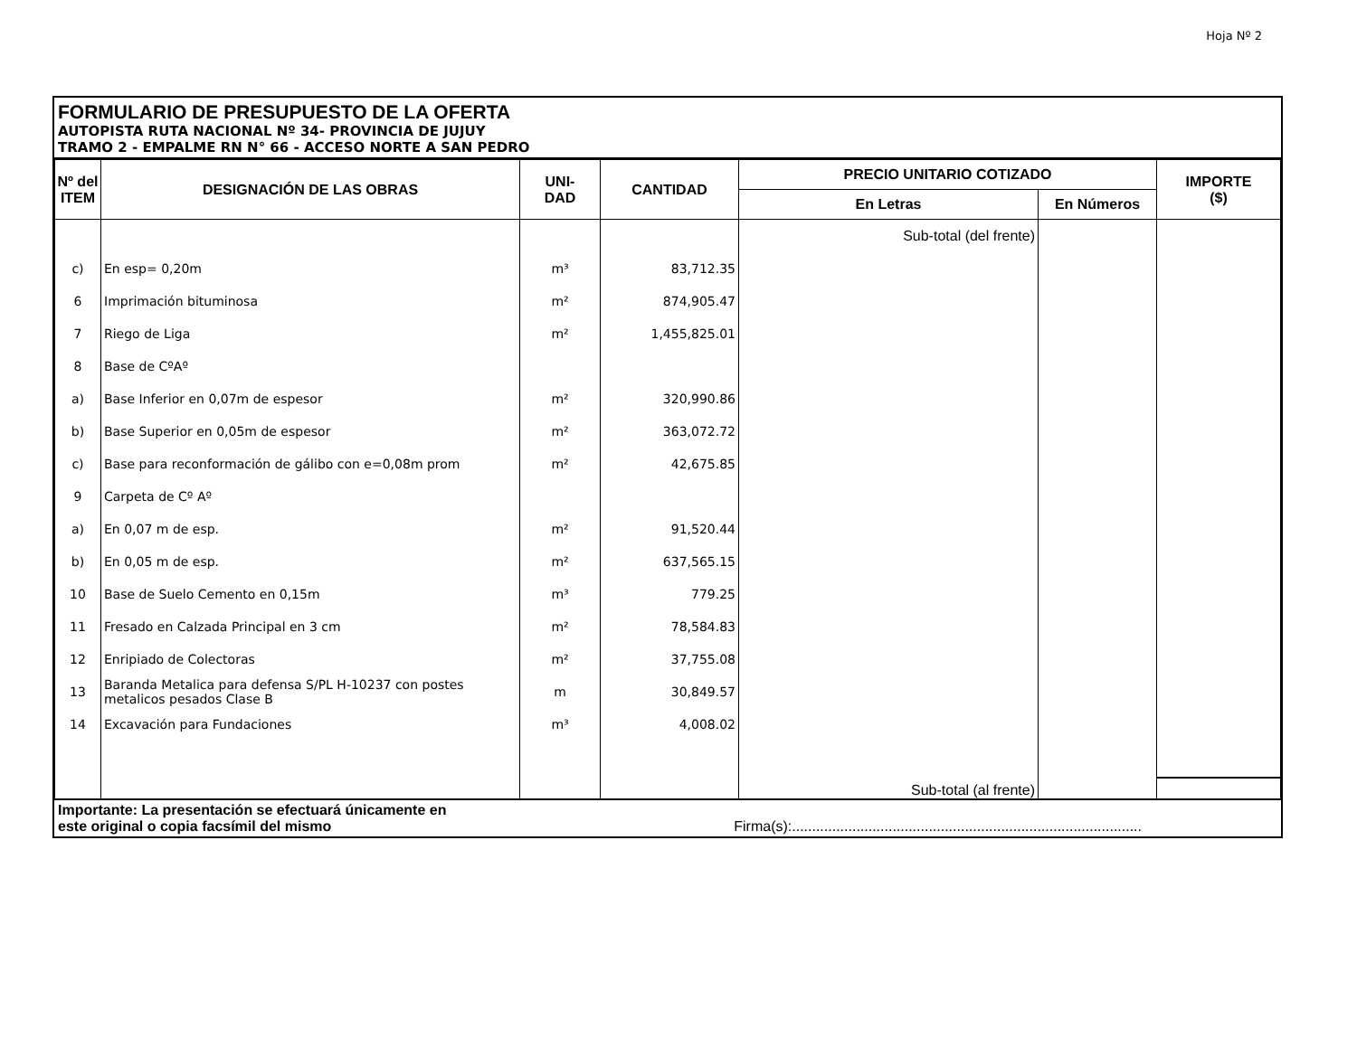Hoja Nº 2
FORMULARIO DE PRESUPUESTO DE LA OFERTA
AUTOPISTA RUTA NACIONAL Nº 34- PROVINCIA DE JUJUY
TRAMO 2 - EMPALME RN N° 66 - ACCESO NORTE A SAN PEDRO
| Nº del ITEM | DESIGNACIÓN DE LAS OBRAS | UNI- DAD | CANTIDAD | PRECIO UNITARIO COTIZADO | | IMPORTE ($) |
| --- | --- | --- | --- | --- | --- | --- |
| | | | | En Letras | En Números | |
| | | | | Sub-total (del frente) | | |
| c) | En esp= 0,20m | m³ | 83,712.35 | | | |
| 6 | Imprimación bituminosa | m² | 874,905.47 | | | |
| 7 | Riego de Liga | m² | 1,455,825.01 | | | |
| 8 | Base de CºAº | | | | | |
| a) | Base Inferior en 0,07m de espesor | m² | 320,990.86 | | | |
| b) | Base Superior en 0,05m de espesor | m² | 363,072.72 | | | |
| c) | Base para reconformación de gálibo con e=0,08m prom | m² | 42,675.85 | | | |
| 9 | Carpeta de Cº Aº | | | | | |
| a) | En 0,07 m de esp. | m² | 91,520.44 | | | |
| b) | En 0,05 m de esp. | m² | 637,565.15 | | | |
| 10 | Base de Suelo Cemento en 0,15m | m³ | 779.25 | | | |
| 11 | Fresado en Calzada Principal en 3 cm | m² | 78,584.83 | | | |
| 12 | Enripiado de Colectoras | m² | 37,755.08 | | | |
| 13 | Baranda Metalica para defensa S/PL H-10237 con postes metalicos pesados Clase B | m | 30,849.57 | | | |
| 14 | Excavación para Fundaciones | m³ | 4,008.02 | | | |
| | | | | Sub-total (al frente) | | |
Importante: La presentación se efectuará únicamente en
este original o copia facsímil del mismo Firma(s):.......................................................................................